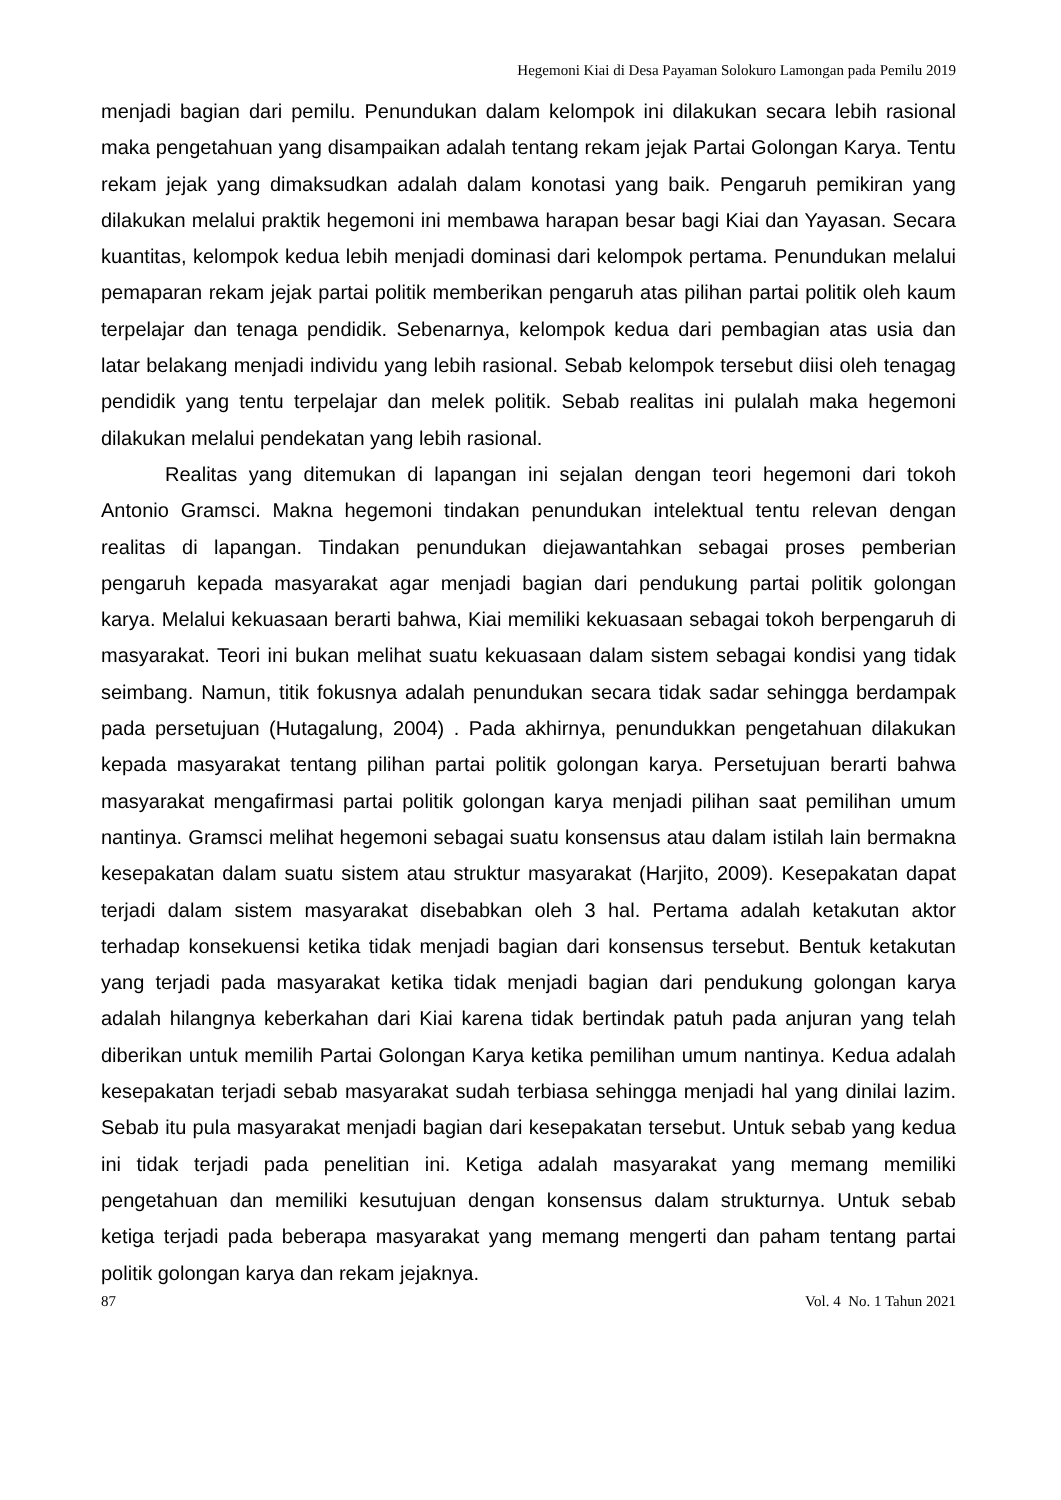Hegemoni Kiai di Desa Payaman Solokuro Lamongan pada Pemilu 2019
menjadi bagian dari pemilu. Penundukan dalam kelompok ini dilakukan secara lebih rasional maka pengetahuan yang disampaikan adalah tentang rekam jejak Partai Golongan Karya. Tentu rekam jejak yang dimaksudkan adalah dalam konotasi yang baik. Pengaruh pemikiran yang dilakukan melalui praktik hegemoni ini membawa harapan besar bagi Kiai dan Yayasan. Secara kuantitas, kelompok kedua lebih menjadi dominasi dari kelompok pertama. Penundukan melalui pemaparan rekam jejak partai politik memberikan pengaruh atas pilihan partai politik oleh kaum terpelajar dan tenaga pendidik. Sebenarnya, kelompok kedua dari pembagian atas usia dan latar belakang menjadi individu yang lebih rasional. Sebab kelompok tersebut diisi oleh tenagag pendidik yang tentu terpelajar dan melek politik. Sebab realitas ini pulalah maka hegemoni dilakukan melalui pendekatan yang lebih rasional.
Realitas yang ditemukan di lapangan ini sejalan dengan teori hegemoni dari tokoh Antonio Gramsci. Makna hegemoni tindakan penundukan intelektual tentu relevan dengan realitas di lapangan. Tindakan penundukan diejawantahkan sebagai proses pemberian pengaruh kepada masyarakat agar menjadi bagian dari pendukung partai politik golongan karya. Melalui kekuasaan berarti bahwa, Kiai memiliki kekuasaan sebagai tokoh berpengaruh di masyarakat. Teori ini bukan melihat suatu kekuasaan dalam sistem sebagai kondisi yang tidak seimbang. Namun, titik fokusnya adalah penundukan secara tidak sadar sehingga berdampak pada persetujuan (Hutagalung, 2004) . Pada akhirnya, penundukkan pengetahuan dilakukan kepada masyarakat tentang pilihan partai politik golongan karya. Persetujuan berarti bahwa masyarakat mengafirmasi partai politik golongan karya menjadi pilihan saat pemilihan umum nantinya. Gramsci melihat hegemoni sebagai suatu konsensus atau dalam istilah lain bermakna kesepakatan dalam suatu sistem atau struktur masyarakat (Harjito, 2009). Kesepakatan dapat terjadi dalam sistem masyarakat disebabkan oleh 3 hal. Pertama adalah ketakutan aktor terhadap konsekuensi ketika tidak menjadi bagian dari konsensus tersebut. Bentuk ketakutan yang terjadi pada masyarakat ketika tidak menjadi bagian dari pendukung golongan karya adalah hilangnya keberkahan dari Kiai karena tidak bertindak patuh pada anjuran yang telah diberikan untuk memilih Partai Golongan Karya ketika pemilihan umum nantinya. Kedua adalah kesepakatan terjadi sebab masyarakat sudah terbiasa sehingga menjadi hal yang dinilai lazim. Sebab itu pula masyarakat menjadi bagian dari kesepakatan tersebut. Untuk sebab yang kedua ini tidak terjadi pada penelitian ini. Ketiga adalah masyarakat yang memang memiliki pengetahuan dan memiliki kesutujuan dengan konsensus dalam strukturnya. Untuk sebab ketiga terjadi pada beberapa masyarakat yang memang mengerti dan paham tentang partai politik golongan karya dan rekam jejaknya.
87 Vol. 4 No. 1 Tahun 2021